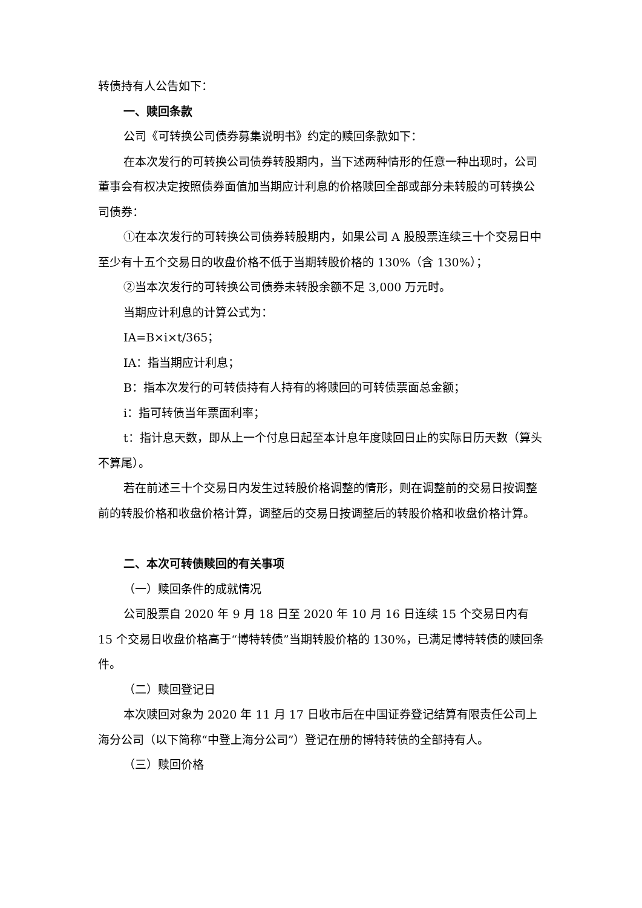转债持有人公告如下：
一、赎回条款
公司《可转换公司债券募集说明书》约定的赎回条款如下：
在本次发行的可转换公司债券转股期内，当下述两种情形的任意一种出现时，公司董事会有权决定按照债券面值加当期应计利息的价格赎回全部或部分未转股的可转换公司债券：
①在本次发行的可转换公司债券转股期内，如果公司 A 股股票连续三十个交易日中至少有十五个交易日的收盘价格不低于当期转股价格的 130%（含 130%）；
②当本次发行的可转换公司债券未转股余额不足 3,000 万元时。
当期应计利息的计算公式为：
IA=B×i×t/365；
IA：指当期应计利息；
B：指本次发行的可转债持有人持有的将赎回的可转债票面总金额；
i：指可转债当年票面利率；
t：指计息天数，即从上一个付息日起至本计息年度赎回日止的实际日历天数（算头不算尾）。
若在前述三十个交易日内发生过转股价格调整的情形，则在调整前的交易日按调整前的转股价格和收盘价格计算，调整后的交易日按调整后的转股价格和收盘价格计算。
二、本次可转债赎回的有关事项
（一）赎回条件的成就情况
公司股票自 2020 年 9 月 18 日至 2020 年 10 月 16 日连续 15 个交易日内有 15 个交易日收盘价格高于“博特转债”当期转股价格的 130%，已满足博特转债的赎回条件。
（二）赎回登记日
本次赎回对象为 2020 年 11 月 17 日收市后在中国证券登记结算有限责任公司上海分公司（以下简称“中登上海分公司”）登记在册的博特转债的全部持有人。
（三）赎回价格